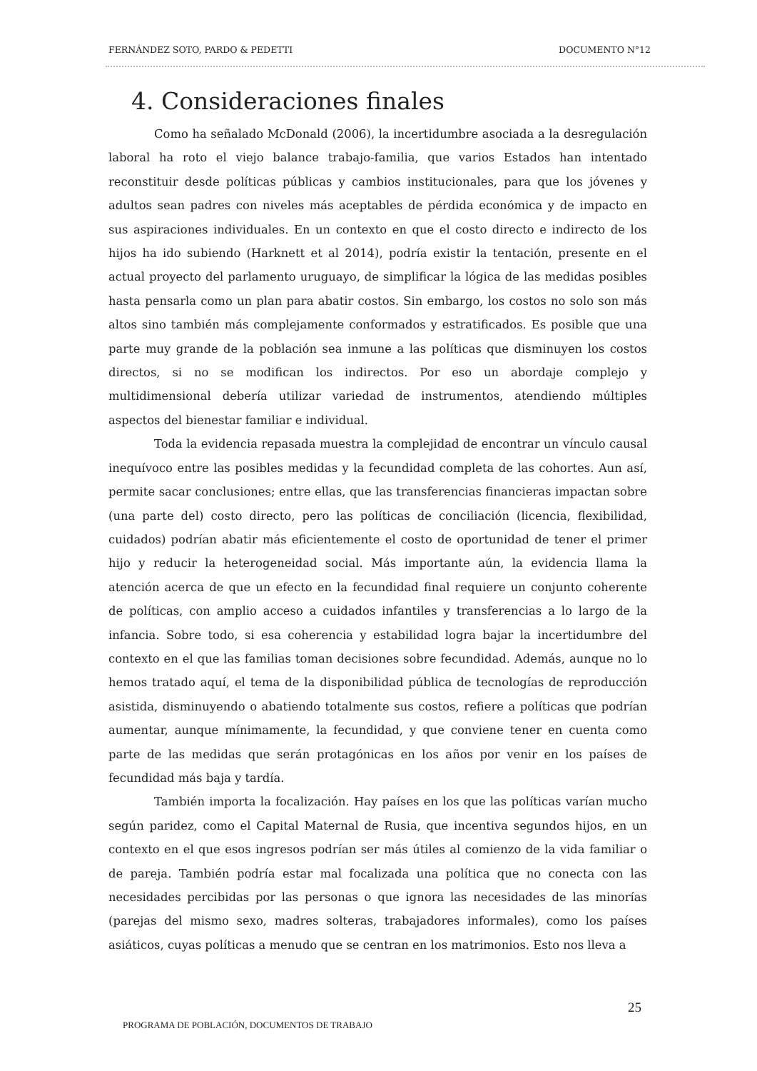FERNÁNDEZ SOTO, PARDO & PEDETTI DOCUMENTO N°12
4. Consideraciones finales
Como ha señalado McDonald (2006), la incertidumbre asociada a la desregulación laboral ha roto el viejo balance trabajo-familia, que varios Estados han intentado reconstituir desde políticas públicas y cambios institucionales, para que los jóvenes y adultos sean padres con niveles más aceptables de pérdida económica y de impacto en sus aspiraciones individuales. En un contexto en que el costo directo e indirecto de los hijos ha ido subiendo (Harknett et al 2014), podría existir la tentación, presente en el actual proyecto del parlamento uruguayo, de simplificar la lógica de las medidas posibles hasta pensarla como un plan para abatir costos. Sin embargo, los costos no solo son más altos sino también más complejamente conformados y estratificados. Es posible que una parte muy grande de la población sea inmune a las políticas que disminuyen los costos directos, si no se modifican los indirectos. Por eso un abordaje complejo y multidimensional debería utilizar variedad de instrumentos, atendiendo múltiples aspectos del bienestar familiar e individual.
Toda la evidencia repasada muestra la complejidad de encontrar un vínculo causal inequívoco entre las posibles medidas y la fecundidad completa de las cohortes. Aun así, permite sacar conclusiones; entre ellas, que las transferencias financieras impactan sobre (una parte del) costo directo, pero las políticas de conciliación (licencia, flexibilidad, cuidados) podrían abatir más eficientemente el costo de oportunidad de tener el primer hijo y reducir la heterogeneidad social. Más importante aún, la evidencia llama la atención acerca de que un efecto en la fecundidad final requiere un conjunto coherente de políticas, con amplio acceso a cuidados infantiles y transferencias a lo largo de la infancia. Sobre todo, si esa coherencia y estabilidad logra bajar la incertidumbre del contexto en el que las familias toman decisiones sobre fecundidad. Además, aunque no lo hemos tratado aquí, el tema de la disponibilidad pública de tecnologías de reproducción asistida, disminuyendo o abatiendo totalmente sus costos, refiere a políticas que podrían aumentar, aunque mínimamente, la fecundidad, y que conviene tener en cuenta como parte de las medidas que serán protagónicas en los años por venir en los países de fecundidad más baja y tardía.
También importa la focalización. Hay países en los que las políticas varían mucho según paridez, como el Capital Maternal de Rusia, que incentiva segundos hijos, en un contexto en el que esos ingresos podrían ser más útiles al comienzo de la vida familiar o de pareja. También podría estar mal focalizada una política que no conecta con las necesidades percibidas por las personas o que ignora las necesidades de las minorías (parejas del mismo sexo, madres solteras, trabajadores informales), como los países asiáticos, cuyas políticas a menudo que se centran en los matrimonios. Esto nos lleva a
25
PROGRAMA DE POBLACIÓN, DOCUMENTOS DE TRABAJO